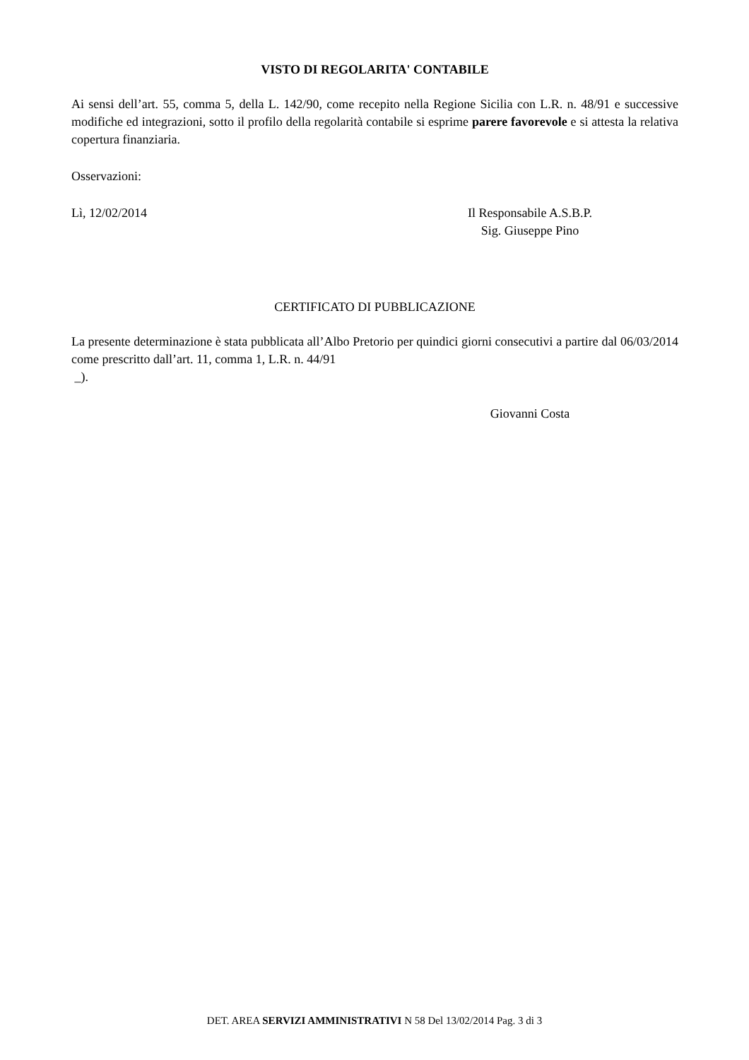VISTO DI REGOLARITA' CONTABILE
Ai sensi dell’art. 55, comma 5, della L. 142/90, come recepito nella Regione Sicilia con L.R. n. 48/91 e successive modifiche ed integrazioni, sotto il profilo della regolarità contabile si esprime parere favorevole e si attesta la relativa copertura finanziaria.
Osservazioni:
Lì, 12/02/2014 Il Responsabile A.S.B.P.
Sig. Giuseppe Pino
CERTIFICATO DI PUBBLICAZIONE
La presente determinazione è stata pubblicata all’Albo Pretorio per quindici giorni consecutivi a partire dal 06/03/2014 come prescritto dall’art. 11, comma 1, L.R. n. 44/91
_).
Giovanni Costa
DET. AREA SERVIZI AMMINISTRATIVI N 58 Del 13/02/2014 Pag. 3 di 3